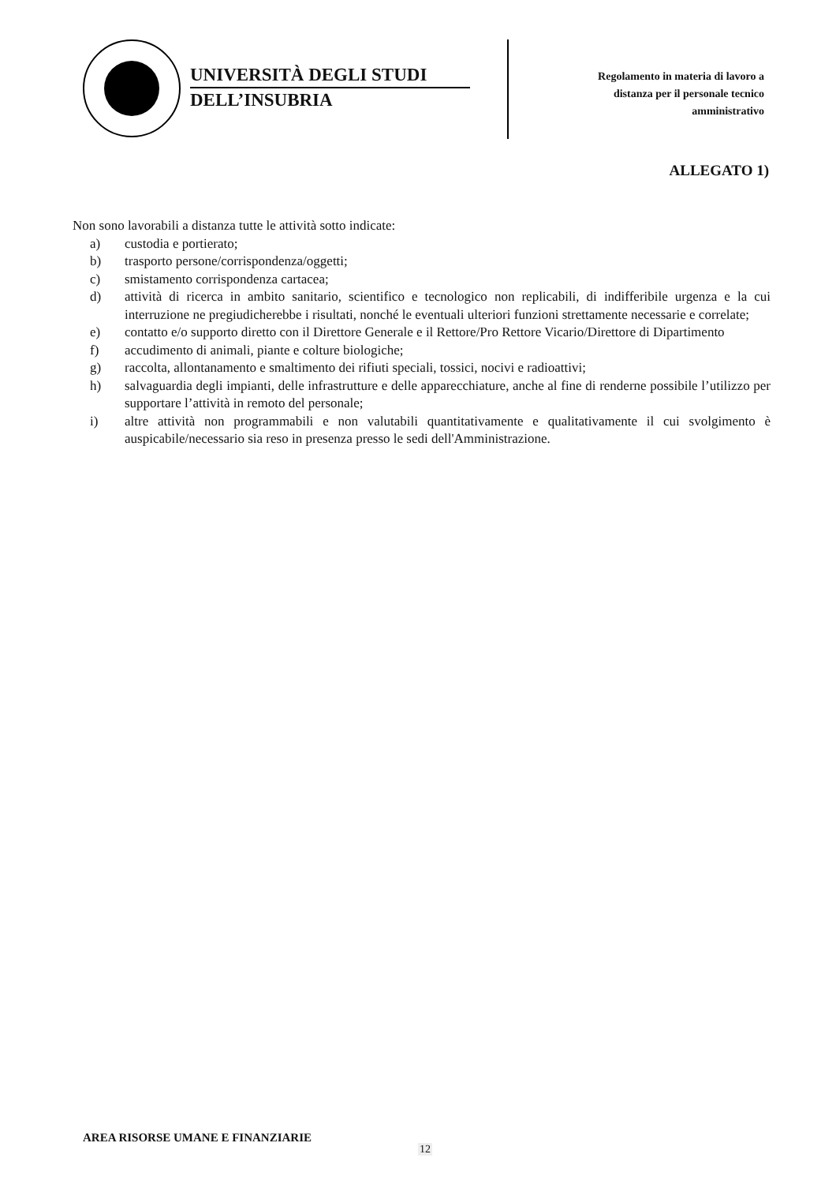UNIVERSITÀ DEGLI STUDI
DELL’INSUBRIA
Regolamento in materia di lavoro a
distanza per il personale tecnico
amministrativo
ALLEGATO 1)
Non sono lavorabili a distanza tutte le attività sotto indicate:
a) custodia e portierato;
b) trasporto persone/corrispondenza/oggetti;
c) smistamento corrispondenza cartacea;
d) attività di ricerca in ambito sanitario, scientifico e tecnologico non replicabili, di indifferibile urgenza e la cui interruzione ne pregiudicherebbe i risultati, nonché le eventuali ulteriori funzioni strettamente necessarie e correlate;
e) contatto e/o supporto diretto con il Direttore Generale e il Rettore/Pro Rettore Vicario/Direttore di Dipartimento
f) accudimento di animali, piante e colture biologiche;
g) raccolta, allontanamento e smaltimento dei rifiuti speciali, tossici, nocivi e radioattivi;
h) salvaguardia degli impianti, delle infrastrutture e delle apparecchiature, anche al fine di renderne possibile l’utilizzo per supportare l’attività in remoto del personale;
i) altre attività non programmabili e non valutabili quantitativamente e qualitativamente il cui svolgimento è auspicabile/necessario sia reso in presenza presso le sedi dell'Amministrazione.
AREA RISORSE UMANE E FINANZIARIE
12